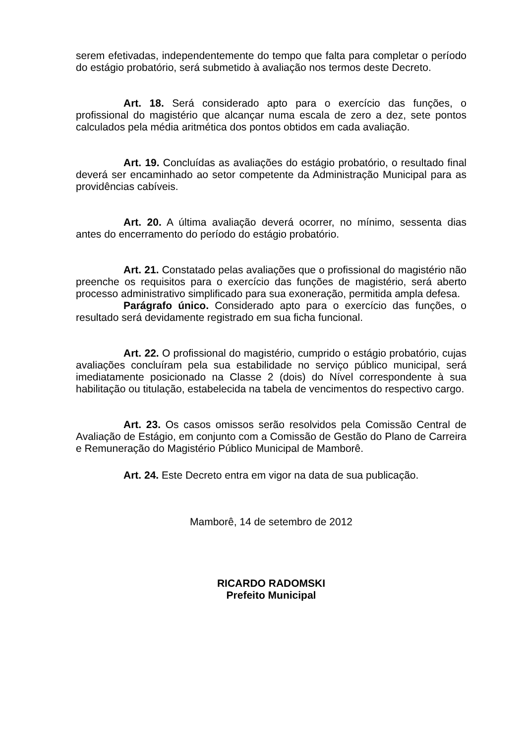serem efetivadas, independentemente do tempo que falta para completar o período do estágio probatório, será submetido à avaliação nos termos deste Decreto.
Art. 18. Será considerado apto para o exercício das funções, o profissional do magistério que alcançar numa escala de zero a dez, sete pontos calculados pela média aritmética dos pontos obtidos em cada avaliação.
Art. 19. Concluídas as avaliações do estágio probatório, o resultado final deverá ser encaminhado ao setor competente da Administração Municipal para as providências cabíveis.
Art. 20. A última avaliação deverá ocorrer, no mínimo, sessenta dias antes do encerramento do período do estágio probatório.
Art. 21. Constatado pelas avaliações que o profissional do magistério não preenche os requisitos para o exercício das funções de magistério, será aberto processo administrativo simplificado para sua exoneração, permitida ampla defesa.
Parágrafo único. Considerado apto para o exercício das funções, o resultado será devidamente registrado em sua ficha funcional.
Art. 22. O profissional do magistério, cumprido o estágio probatório, cujas avaliações concluíram pela sua estabilidade no serviço público municipal, será imediatamente posicionado na Classe 2 (dois) do Nível correspondente à sua habilitação ou titulação, estabelecida na tabela de vencimentos do respectivo cargo.
Art. 23. Os casos omissos serão resolvidos pela Comissão Central de Avaliação de Estágio, em conjunto com a Comissão de Gestão do Plano de Carreira e Remuneração do Magistério Público Municipal de Mamborê.
Art. 24. Este Decreto entra em vigor na data de sua publicação.
Mamborê, 14 de setembro de 2012
RICARDO RADOMSKI
Prefeito Municipal